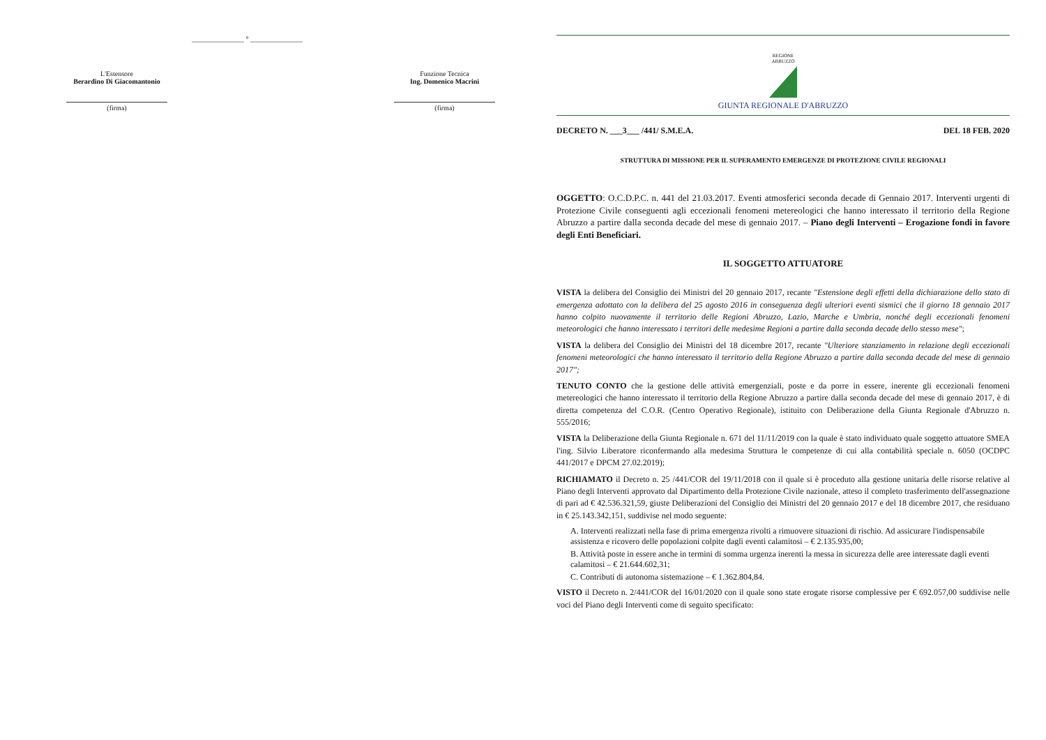_______________ ° _______________
L'Estensore
Berardino Di Giacomantonio
Funzione Tecnica
Ing. Domenico Macrini
(firma) (firma)
REGIONE
ABRUZZO
GIUNTA REGIONALE D'ABRUZZO
DECRETO N. ___3___ /441/ S.M.E.A. DEL 18 FEB. 2020
STRUTTURA DI MISSIONE PER IL SUPERAMENTO EMERGENZE DI PROTEZIONE CIVILE REGIONALI
OGGETTO: O.C.D.P.C. n. 441 del 21.03.2017. Eventi atmosferici seconda decade di Gennaio 2017. Interventi urgenti di Protezione Civile conseguenti agli eccezionali fenomeni metereologici che hanno interessato il territorio della Regione Abruzzo a partire dalla seconda decade del mese di gennaio 2017. – Piano degli Interventi – Erogazione fondi in favore degli Enti Beneficiari.
IL SOGGETTO ATTUATORE
VISTA la delibera del Consiglio dei Ministri del 20 gennaio 2017, recante "Estensione degli effetti della dichiarazione dello stato di emergenza adottato con la delibera del 25 agosto 2016 in conseguenza degli ulteriori eventi sismici che il giorno 18 gennaio 2017 hanno colpito nuovamente il territorio delle Regioni Abruzzo, Lazio, Marche e Umbria, nonché degli eccezionali fenomeni meteorologici che hanno interessato i territori delle medesime Regioni a partire dalla seconda decade dello stesso mese";
VISTA la delibera del Consiglio dei Ministri del 18 dicembre 2017, recante "Ulteriore stanziamento in relazione degli eccezionali fenomeni meteorologici che hanno interessato il territorio della Regione Abruzzo a partire dalla seconda decade del mese di gennaio 2017";
TENUTO CONTO che la gestione delle attività emergenziali, poste e da porre in essere, inerente gli eccezionali fenomeni metereologici che hanno interessato il territorio della Regione Abruzzo a partire dalla seconda decade del mese di gennaio 2017, è di diretta competenza del C.O.R. (Centro Operativo Regionale), istituito con Deliberazione della Giunta Regionale d'Abruzzo n. 555/2016;
VISTA la Deliberazione della Giunta Regionale n. 671 del 11/11/2019 con la quale è stato individuato quale soggetto attuatore SMEA l'ing. Silvio Liberatore riconfermando alla medesima Struttura le competenze di cui alla contabilità speciale n. 6050 (OCDPC 441/2017 e DPCM 27.02.2019);
RICHIAMATO il Decreto n. 25 /441/COR del 19/11/2018 con il quale si è proceduto alla gestione unitaria delle risorse relative al Piano degli Interventi approvato dal Dipartimento della Protezione Civile nazionale, atteso il completo trasferimento dell'assegnazione di pari ad € 42.536.321,59, giuste Deliberazioni del Consiglio dei Ministri del 20 gennaio 2017 e del 18 dicembre 2017, che residuano in € 25.143.342,151, suddivise nel modo seguente:
A. Interventi realizzati nella fase di prima emergenza rivolti a rimuovere situazioni di rischio. Ad assicurare l'indispensabile assistenza e ricovero delle popolazioni colpite dagli eventi calamitosi – € 2.135.935,00;
B. Attività poste in essere anche in termini di somma urgenza inerenti la messa in sicurezza delle aree interessate dagli eventi calamitosi – € 21.644.602,31;
C. Contributi di autonoma sistemazione – € 1.362.804,84.
VISTO il Decreto n. 2/441/COR del 16/01/2020 con il quale sono state erogate risorse complessive per € 692.057,00 suddivise nelle voci del Piano degli Interventi come di seguito specificato: